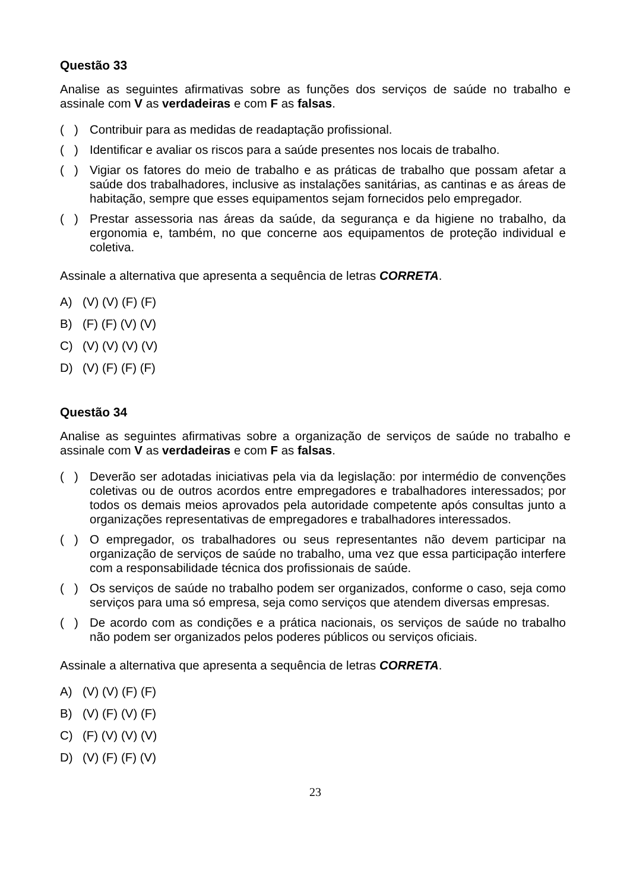Questão 33
Analise as seguintes afirmativas sobre as funções dos serviços de saúde no trabalho e assinale com V as verdadeiras e com F as falsas.
( ) Contribuir para as medidas de readaptação profissional.
( ) Identificar e avaliar os riscos para a saúde presentes nos locais de trabalho.
( ) Vigiar os fatores do meio de trabalho e as práticas de trabalho que possam afetar a saúde dos trabalhadores, inclusive as instalações sanitárias, as cantinas e as áreas de habitação, sempre que esses equipamentos sejam fornecidos pelo empregador.
( ) Prestar assessoria nas áreas da saúde, da segurança e da higiene no trabalho, da ergonomia e, também, no que concerne aos equipamentos de proteção individual e coletiva.
Assinale a alternativa que apresenta a sequência de letras CORRETA.
A) (V) (V) (F) (F)
B) (F) (F) (V) (V)
C) (V) (V) (V) (V)
D) (V) (F) (F) (F)
Questão 34
Analise as seguintes afirmativas sobre a organização de serviços de saúde no trabalho e assinale com V as verdadeiras e com F as falsas.
( ) Deverão ser adotadas iniciativas pela via da legislação: por intermédio de convenções coletivas ou de outros acordos entre empregadores e trabalhadores interessados; por todos os demais meios aprovados pela autoridade competente após consultas junto a organizações representativas de empregadores e trabalhadores interessados.
( ) O empregador, os trabalhadores ou seus representantes não devem participar na organização de serviços de saúde no trabalho, uma vez que essa participação interfere com a responsabilidade técnica dos profissionais de saúde.
( ) Os serviços de saúde no trabalho podem ser organizados, conforme o caso, seja como serviços para uma só empresa, seja como serviços que atendem diversas empresas.
( ) De acordo com as condições e a prática nacionais, os serviços de saúde no trabalho não podem ser organizados pelos poderes públicos ou serviços oficiais.
Assinale a alternativa que apresenta a sequência de letras CORRETA.
A) (V) (V) (F) (F)
B) (V) (F) (V) (F)
C) (F) (V) (V) (V)
D) (V) (F) (F) (V)
23